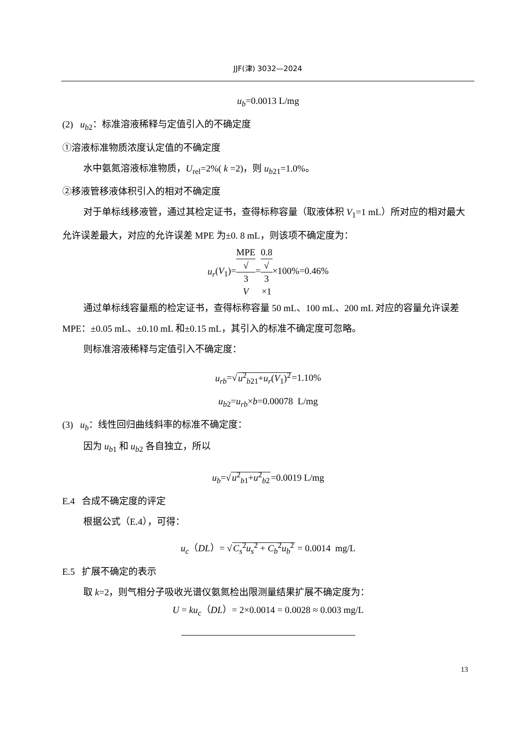JJF(津) 3032—2024
u<sub>b</sub>=0.0013 L/mg
(2) u<sub>b</sub><sub>2</sub>：标准溶液稀释与定值引入的不确定度
①溶液标准物质浓度认定值的不确定度
水中氨氮溶液标准物质，U<sub>rel</sub>=2%( k =2)，则 u<sub>b</sub><sub>21</sub>=1.0%。
②移液管移液体积引入的相对不确定度
对于单标线移液管，通过其检定证书，查得标称容量（取液体积 V<sub>1</sub>=1 mL）所对应的相对最大允许误差最大，对应的允许误差 MPE 为±0. 8 mL，则该项不确定度为：
u<sub>r</sub>(V<sub>1</sub>)=MPE √
3
V=0.8 √
3
×1×100%=0.46%
通过单标线容量瓶的检定证书，查得标称容量 50 mL、100 mL、200 mL 对应的容量允许误差 MPE：±0.05 mL、±0.10 mL 和±0.15 mL，其引入的标准不确定度可忽略。
则标准溶液稀释与定值引入不确定度：
u<sub>rb</sub>=√u<sup>2</sup><sub>b21</sub>+u<sub>r</sub>(V<sub>1</sub>)<sup>2</sup>=1.10%
u<sub>b</sub><sub>2</sub>=u<sub>rb</sub>×b=0.00078 L/mg
(3) u<sub>b</sub>：线性回归曲线斜率的标准不确定度：
因为 u<sub>b</sub><sub>1</sub> 和 u<sub>b</sub><sub>2</sub> 各自独立，所以
u<sub>b</sub>=√u<sup>2</sup><sub>b1</sub>+u<sup>2</sup><sub>b2</sub>=0.0019 L/mg
E.4 合成不确定度的评定
根据公式（E.4），可得：
u<sub>c</sub>（DL）= √C<sub>s</sub><sup>2</sup>u<sub>s</sub><sup>2</sup> + C<sub>b</sub><sup>2</sup>u<sub>b</sub><sup>2</sup> = 0.0014 mg/L
E.5 扩展不确定的表示
取 k=2，则气相分子吸收光谱仪氨氮检出限测量结果扩展不确定度为：
U = ku<sub>c</sub>（DL）= 2×0.0014 = 0.0028 ≈ 0.003 mg/L
13